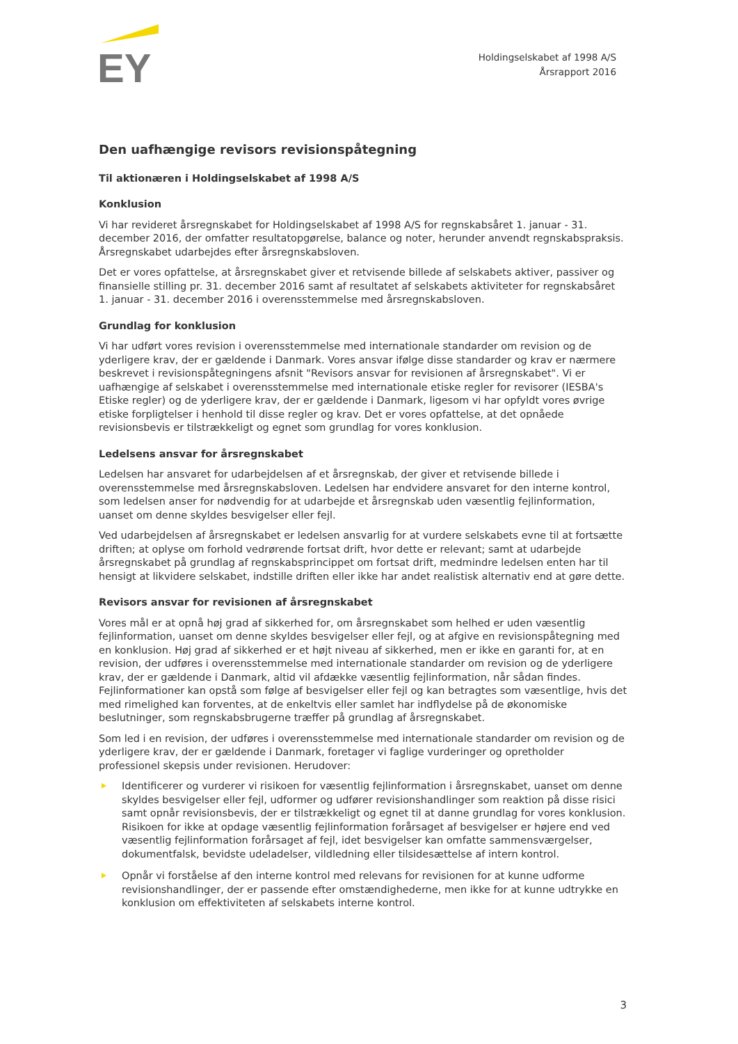EY
Holdingselskabet af 1998 A/S
Årsrapport 2016
Den uafhængige revisors revisionspåtegning
Til aktionæren i Holdingselskabet af 1998 A/S
Konklusion
Vi har revideret årsregnskabet for Holdingselskabet af 1998 A/S for regnskabsåret 1. januar - 31. december 2016, der omfatter resultatopgørelse, balance og noter, herunder anvendt regnskabspraksis. Årsregnskabet udarbejdes efter årsregnskabsloven.
Det er vores opfattelse, at årsregnskabet giver et retvisende billede af selskabets aktiver, passiver og finansielle stilling pr. 31. december 2016 samt af resultatet af selskabets aktiviteter for regnskabsåret 1. januar - 31. december 2016 i overensstemmelse med årsregnskabsloven.
Grundlag for konklusion
Vi har udført vores revision i overensstemmelse med internationale standarder om revision og de yderligere krav, der er gældende i Danmark. Vores ansvar ifølge disse standarder og krav er nærmere beskrevet i revisionspåtegningens afsnit "Revisors ansvar for revisionen af årsregnskabet". Vi er uafhængige af selskabet i overensstemmelse med internationale etiske regler for revisorer (IESBA's Etiske regler) og de yderligere krav, der er gældende i Danmark, ligesom vi har opfyldt vores øvrige etiske forpligtelser i henhold til disse regler og krav. Det er vores opfattelse, at det opnåede revisionsbevis er tilstrækkeligt og egnet som grundlag for vores konklusion.
Ledelsens ansvar for årsregnskabet
Ledelsen har ansvaret for udarbejdelsen af et årsregnskab, der giver et retvisende billede i overensstemmelse med årsregnskabsloven. Ledelsen har endvidere ansvaret for den interne kontrol, som ledelsen anser for nødvendig for at udarbejde et årsregnskab uden væsentlig fejlinformation, uanset om denne skyldes besvigelser eller fejl.
Ved udarbejdelsen af årsregnskabet er ledelsen ansvarlig for at vurdere selskabets evne til at fortsætte driften; at oplyse om forhold vedrørende fortsat drift, hvor dette er relevant; samt at udarbejde årsregnskabet på grundlag af regnskabsprincippet om fortsat drift, medmindre ledelsen enten har til hensigt at likvidere selskabet, indstille driften eller ikke har andet realistisk alternativ end at gøre dette.
Revisors ansvar for revisionen af årsregnskabet
Vores mål er at opnå høj grad af sikkerhed for, om årsregnskabet som helhed er uden væsentlig fejlinformation, uanset om denne skyldes besvigelser eller fejl, og at afgive en revisionspåtegning med en konklusion. Høj grad af sikkerhed er et højt niveau af sikkerhed, men er ikke en garanti for, at en revision, der udføres i overensstemmelse med internationale standarder om revision og de yderligere krav, der er gældende i Danmark, altid vil afdække væsentlig fejlinformation, når sådan findes. Fejlinformationer kan opstå som følge af besvigelser eller fejl og kan betragtes som væsentlige, hvis det med rimelighed kan forventes, at de enkeltvis eller samlet har indflydelse på de økonomiske beslutninger, som regnskabsbrugerne træffer på grundlag af årsregnskabet.
Som led i en revision, der udføres i overensstemmelse med internationale standarder om revision og de yderligere krav, der er gældende i Danmark, foretager vi faglige vurderinger og opretholder professionel skepsis under revisionen. Herudover:
Identificerer og vurderer vi risikoen for væsentlig fejlinformation i årsregnskabet, uanset om denne skyldes besvigelser eller fejl, udformer og udfører revisionshandlinger som reaktion på disse risici samt opnår revisionsbevis, der er tilstrækkeligt og egnet til at danne grundlag for vores konklusion. Risikoen for ikke at opdage væsentlig fejlinformation forårsaget af besvigelser er højere end ved væsentlig fejlinformation forårsaget af fejl, idet besvigelser kan omfatte sammensværgelser, dokumentfalsk, bevidste udeladelser, vildledning eller tilsidesættelse af intern kontrol.
Opnår vi forståelse af den interne kontrol med relevans for revisionen for at kunne udforme revisionshandlinger, der er passende efter omstændighederne, men ikke for at kunne udtrykke en konklusion om effektiviteten af selskabets interne kontrol.
3